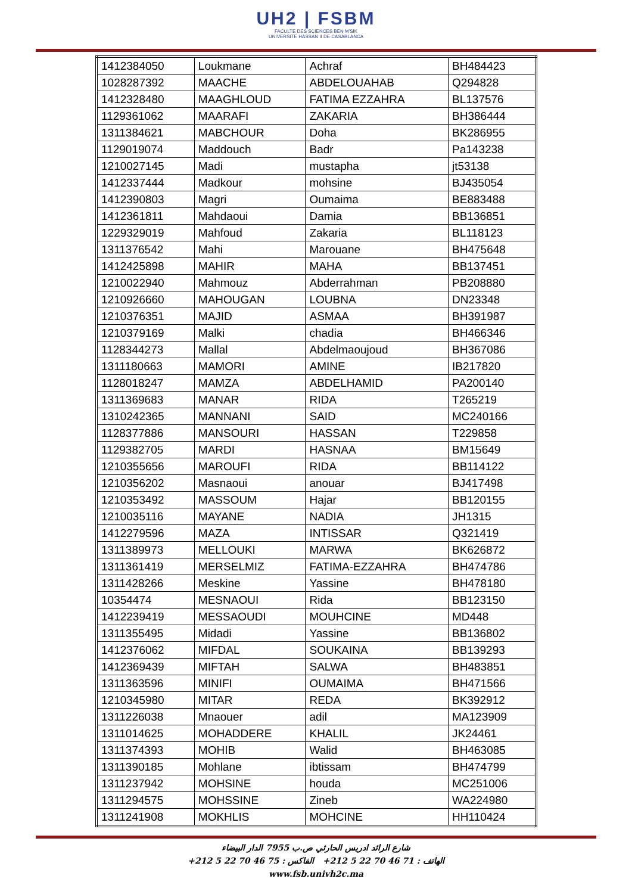UH2 | FSBM
FACULTE DES SCIENCES BEN M'SIK
UNIVERSITE HASSAN II DE CASABLANCA
| 1412384050 | Loukmane | Achraf | BH484423 |
| 1028287392 | MAACHE | ABDELOUAHAB | Q294828 |
| 1412328480 | MAAGHLOUD | FATIMA EZZAHRA | BL137576 |
| 1129361062 | MAARAFI | ZAKARIA | BH386444 |
| 1311384621 | MABCHOUR | Doha | BK286955 |
| 1129019074 | Maddouch | Badr | Pa143238 |
| 1210027145 | Madi | mustapha | jt53138 |
| 1412337444 | Madkour | mohsine | BJ435054 |
| 1412390803 | Magri | Oumaima | BE883488 |
| 1412361811 | Mahdaoui | Damia | BB136851 |
| 1229329019 | Mahfoud | Zakaria | BL118123 |
| 1311376542 | Mahi | Marouane | BH475648 |
| 1412425898 | MAHIR | MAHA | BB137451 |
| 1210022940 | Mahmouz | Abderrahman | PB208880 |
| 1210926660 | MAHOUGAN | LOUBNA | DN23348 |
| 1210376351 | MAJID | ASMAA | BH391987 |
| 1210379169 | Malki | chadia | BH466346 |
| 1128344273 | Mallal | Abdelmaoujoud | BH367086 |
| 1311180663 | MAMORI | AMINE | IB217820 |
| 1128018247 | MAMZA | ABDELHAMID | PA200140 |
| 1311369683 | MANAR | RIDA | T265219 |
| 1310242365 | MANNANI | SAID | MC240166 |
| 1128377886 | MANSOURI | HASSAN | T229858 |
| 1129382705 | MARDI | HASNAA | BM15649 |
| 1210355656 | MAROUFI | RIDA | BB114122 |
| 1210356202 | Masnaoui | anouar | BJ417498 |
| 1210353492 | MASSOUM | Hajar | BB120155 |
| 1210035116 | MAYANE | NADIA | JH1315 |
| 1412279596 | MAZA | INTISSAR | Q321419 |
| 1311389973 | MELLOUKI | MARWA | BK626872 |
| 1311361419 | MERSELMIZ | FATIMA-EZZAHRA | BH474786 |
| 1311428266 | Meskine | Yassine | BH478180 |
| 10354474 | MESNAOUI | Rida | BB123150 |
| 1412239419 | MESSAOUDI | MOUHCINE | MD448 |
| 1311355495 | Midadi | Yassine | BB136802 |
| 1412376062 | MIFDAL | SOUKAINA | BB139293 |
| 1412369439 | MIFTAH | SALWA | BH483851 |
| 1311363596 | MINIFI | OUMAIMA | BH471566 |
| 1210345980 | MITAR | REDA | BK392912 |
| 1311226038 | Mnaouer | adil | MA123909 |
| 1311014625 | MOHADDERE | KHALIL | JK24461 |
| 1311374393 | MOHIB | Walid | BH463085 |
| 1311390185 | Mohlane | ibtissam | BH474799 |
| 1311237942 | MOHSINE | houda | MC251006 |
| 1311294575 | MOHSSINE | Zineb | WA224980 |
| 1311241908 | MOKHLIS | MOHCINE | HH110424 |
شارع الرائد ادريس الحارثي ص.ب 7955 الدار البيضاء
الهاتف : 71 46 70 22 5 212+ الفاكس : 75 46 70 22 5 212+
www.fsb.univh2c.ma